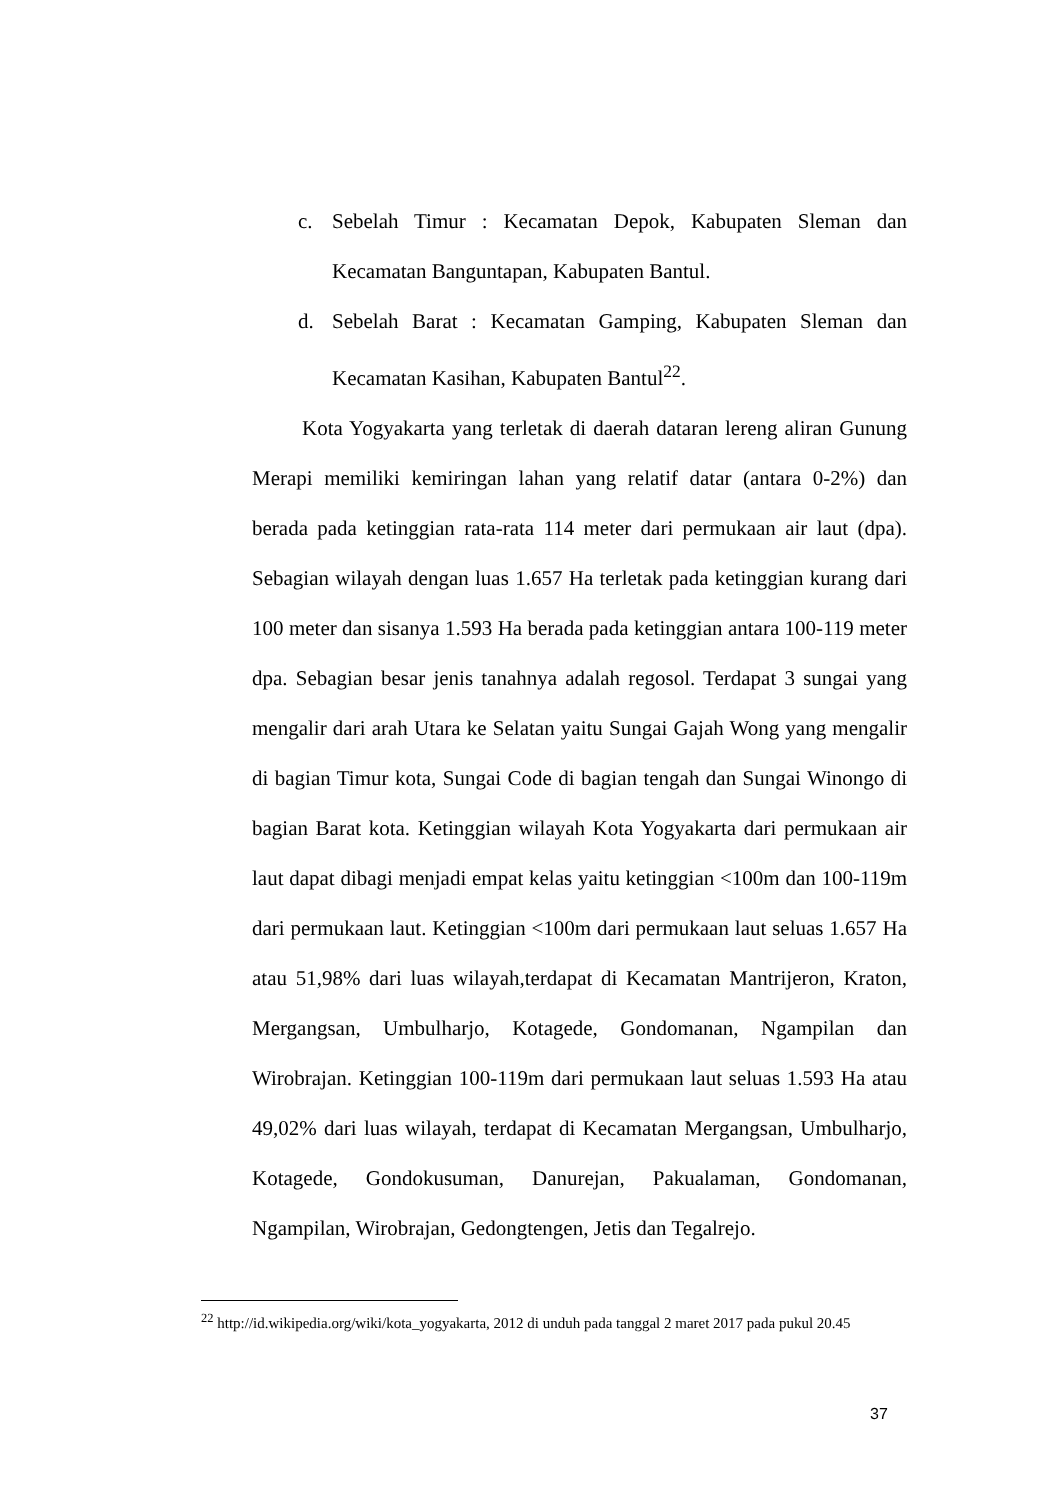c. Sebelah Timur : Kecamatan Depok, Kabupaten Sleman dan Kecamatan Banguntapan, Kabupaten Bantul.
d. Sebelah Barat : Kecamatan Gamping, Kabupaten Sleman dan Kecamatan Kasihan, Kabupaten Bantul<sup>22</sup>.
Kota Yogyakarta yang terletak di daerah dataran lereng aliran Gunung Merapi memiliki kemiringan lahan yang relatif datar (antara 0-2%) dan berada pada ketinggian rata-rata 114 meter dari permukaan air laut (dpa). Sebagian wilayah dengan luas 1.657 Ha terletak pada ketinggian kurang dari 100 meter dan sisanya 1.593 Ha berada pada ketinggian antara 100-119 meter dpa. Sebagian besar jenis tanahnya adalah regosol. Terdapat 3 sungai yang mengalir dari arah Utara ke Selatan yaitu Sungai Gajah Wong yang mengalir di bagian Timur kota, Sungai Code di bagian tengah dan Sungai Winongo di bagian Barat kota. Ketinggian wilayah Kota Yogyakarta dari permukaan air laut dapat dibagi menjadi empat kelas yaitu ketinggian <100m dan 100-119m dari permukaan laut. Ketinggian <100m dari permukaan laut seluas 1.657 Ha atau 51,98% dari luas wilayah,terdapat di Kecamatan Mantrijeron, Kraton, Mergangsan, Umbulharjo, Kotagede, Gondomanan, Ngampilan dan Wirobrajan. Ketinggian 100-119m dari permukaan laut seluas 1.593 Ha atau 49,02% dari luas wilayah, terdapat di Kecamatan Mergangsan, Umbulharjo, Kotagede, Gondokusuman, Danurejan, Pakualaman, Gondomanan, Ngampilan, Wirobrajan, Gedongtengen, Jetis dan Tegalrejo.
<sup>22</sup> http://id.wikipedia.org/wiki/kota_yogyakarta, 2012 di unduh pada tanggal 2 maret 2017 pada pukul 20.45
37